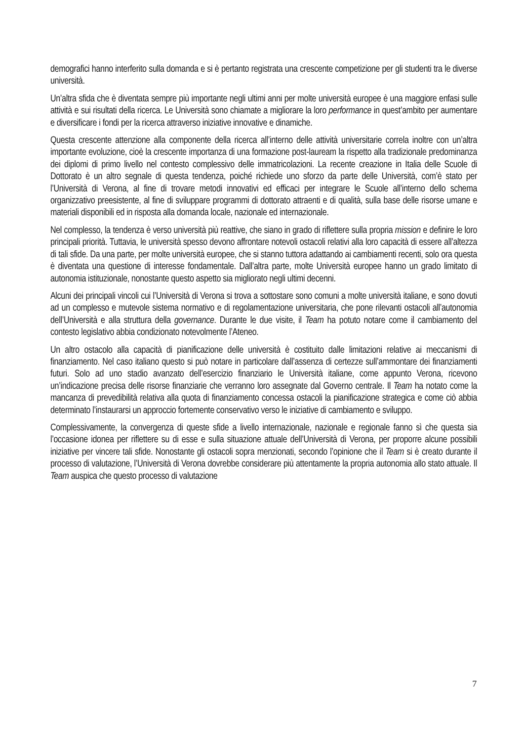demografici hanno interferito sulla domanda e si è pertanto registrata una crescente competizione per gli studenti tra le diverse università.
Un’altra sfida che è diventata sempre più importante negli ultimi anni per molte università europee è una maggiore enfasi sulle attività e sui risultati della ricerca. Le Università sono chiamate a migliorare la loro performance in quest’ambito per aumentare e diversificare i fondi per la ricerca attraverso iniziative innovative e dinamiche.
Questa crescente attenzione alla componente della ricerca all’interno delle attività universitarie correla inoltre con un’altra importante evoluzione, cioè la crescente importanza di una formazione post-lauream la rispetto alla tradizionale predominanza dei diplomi di primo livello nel contesto complessivo delle immatricolazioni. La recente creazione in Italia delle Scuole di Dottorato è un altro segnale di questa tendenza, poiché richiede uno sforzo da parte delle Università, com’è stato per l’Università di Verona, al fine di trovare metodi innovativi ed efficaci per integrare le Scuole all’interno dello schema organizzativo preesistente, al fine di sviluppare programmi di dottorato attraenti e di qualità, sulla base delle risorse umane e materiali disponibili ed in risposta alla domanda locale, nazionale ed internazionale.
Nel complesso, la tendenza è verso università più reattive, che siano in grado di riflettere sulla propria mission e definire le loro principali priorità. Tuttavia, le università spesso devono affrontare notevoli ostacoli relativi alla loro capacità di essere all’altezza di tali sfide. Da una parte, per molte università europee, che si stanno tuttora adattando ai cambiamenti recenti, solo ora questa è diventata una questione di interesse fondamentale. Dall’altra parte, molte Università europee hanno un grado limitato di autonomia istituzionale, nonostante questo aspetto sia migliorato negli ultimi decenni.
Alcuni dei principali vincoli cui l’Università di Verona si trova a sottostare sono comuni a molte università italiane, e sono dovuti ad un complesso e mutevole sistema normativo e di regolamentazione universitaria, che pone rilevanti ostacoli all’autonomia dell’Università e alla struttura della governance. Durante le due visite, il Team ha potuto notare come il cambiamento del contesto legislativo abbia condizionato notevolmente l’Ateneo.
Un altro ostacolo alla capacità di pianificazione delle università è costituito dalle limitazioni relative ai meccanismi di finanziamento. Nel caso italiano questo si può notare in particolare dall’assenza di certezze sull’ammontare dei finanziamenti futuri. Solo ad uno stadio avanzato dell’esercizio finanziario le Università italiane, come appunto Verona, ricevono un’indicazione precisa delle risorse finanziarie che verranno loro assegnate dal Governo centrale. Il Team ha notato come la mancanza di prevedibilità relativa alla quota di finanziamento concessa ostacoli la pianificazione strategica e come ciò abbia determinato l’instaurarsi un approccio fortemente conservativo verso le iniziative di cambiamento e sviluppo.
Complessivamente, la convergenza di queste sfide a livello internazionale, nazionale e regionale fanno sì che questa sia l’occasione idonea per riflettere su di esse e sulla situazione attuale dell’Università di Verona, per proporre alcune possibili iniziative per vincere tali sfide. Nonostante gli ostacoli sopra menzionati, secondo l’opinione che il Team si è creato durante il processo di valutazione, l’Università di Verona dovrebbe considerare più attentamente la propria autonomia allo stato attuale. Il Team auspica che questo processo di valutazione
7